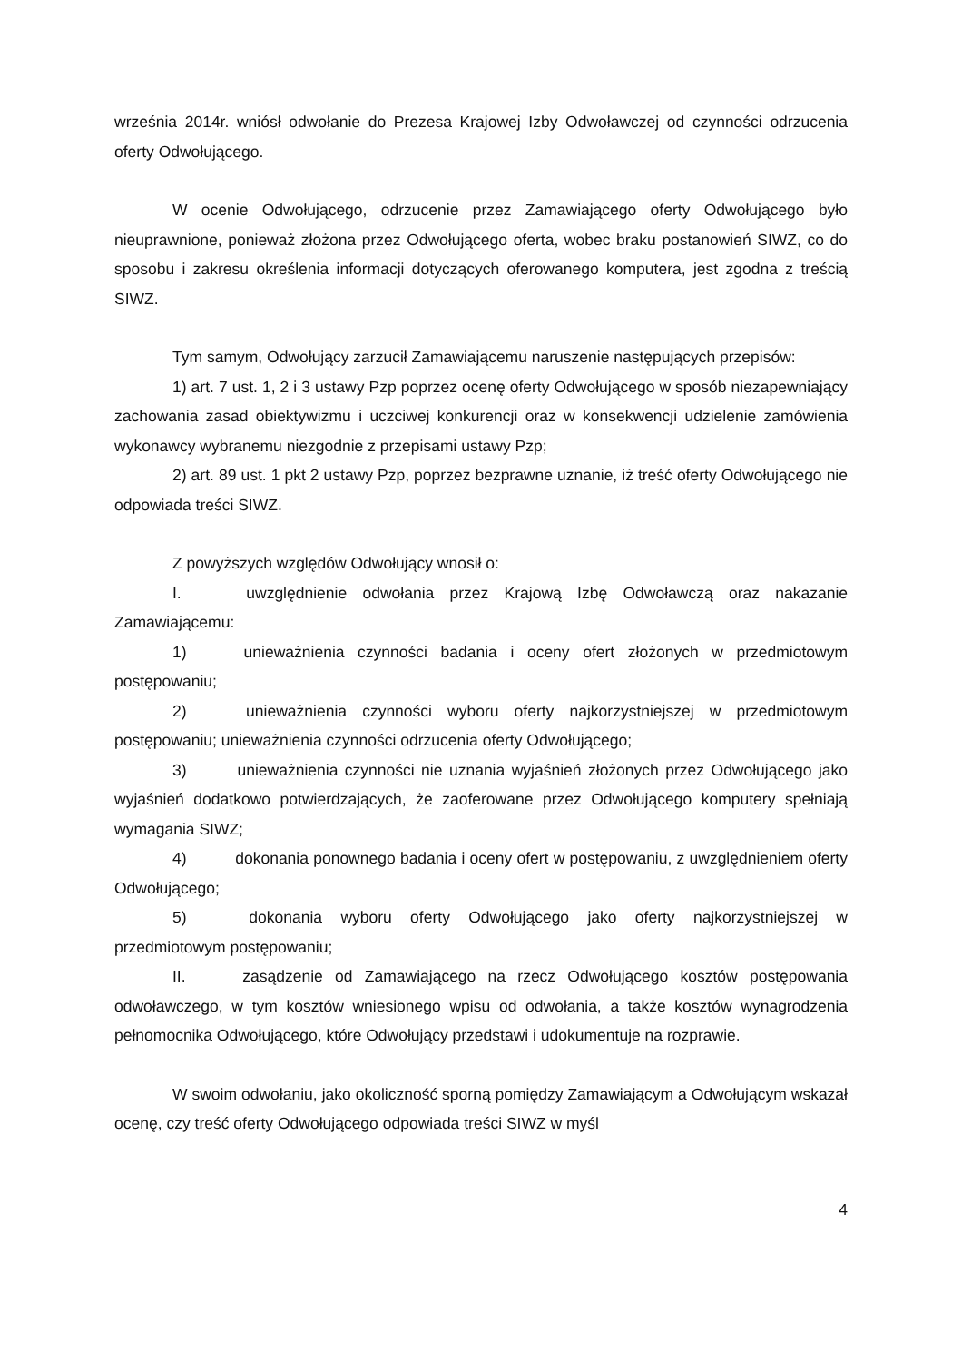września 2014r. wniósł odwołanie do Prezesa Krajowej Izby Odwoławczej od czynności odrzucenia oferty Odwołującego.
W ocenie Odwołującego, odrzucenie przez Zamawiającego oferty Odwołującego było nieuprawnione, ponieważ złożona przez Odwołującego oferta, wobec braku postanowień SIWZ, co do sposobu i zakresu określenia informacji dotyczących oferowanego komputera, jest zgodna z treścią SIWZ.
Tym samym, Odwołujący zarzucił Zamawiającemu naruszenie następujących przepisów:
1) art. 7 ust. 1, 2 i 3 ustawy Pzp poprzez ocenę oferty Odwołującego w sposób niezapewniający zachowania zasad obiektywizmu i uczciwej konkurencji oraz w konsekwencji udzielenie zamówienia wykonawcy wybranemu niezgodnie z przepisami ustawy Pzp;
2) art. 89 ust. 1 pkt 2 ustawy Pzp, poprzez bezprawne uznanie, iż treść oferty Odwołującego nie odpowiada treści SIWZ.
Z powyższych względów Odwołujący wnosił o:
I. uwzględnienie odwołania przez Krajową Izbę Odwoławczą oraz nakazanie Zamawiającemu:
1) unieważnienia czynności badania i oceny ofert złożonych w przedmiotowym postępowaniu;
2) unieważnienia czynności wyboru oferty najkorzystniejszej w przedmiotowym postępowaniu; unieważnienia czynności odrzucenia oferty Odwołującego;
3) unieważnienia czynności nie uznania wyjaśnień złożonych przez Odwołującego jako wyjaśnień dodatkowo potwierdzających, że zaoferowane przez Odwołującego komputery spełniają wymagania SIWZ;
4) dokonania ponownego badania i oceny ofert w postępowaniu, z uwzględnieniem oferty Odwołującego;
5) dokonania wyboru oferty Odwołującego jako oferty najkorzystniejszej w przedmiotowym postępowaniu;
II. zasądzenie od Zamawiającego na rzecz Odwołującego kosztów postępowania odwoławczego, w tym kosztów wniesionego wpisu od odwołania, a także kosztów wynagrodzenia pełnomocnika Odwołującego, które Odwołujący przedstawi i udokumentuje na rozprawie.
W swoim odwołaniu, jako okoliczność sporną pomiędzy Zamawiającym a Odwołującym wskazał ocenę, czy treść oferty Odwołującego odpowiada treści SIWZ w myśl
4